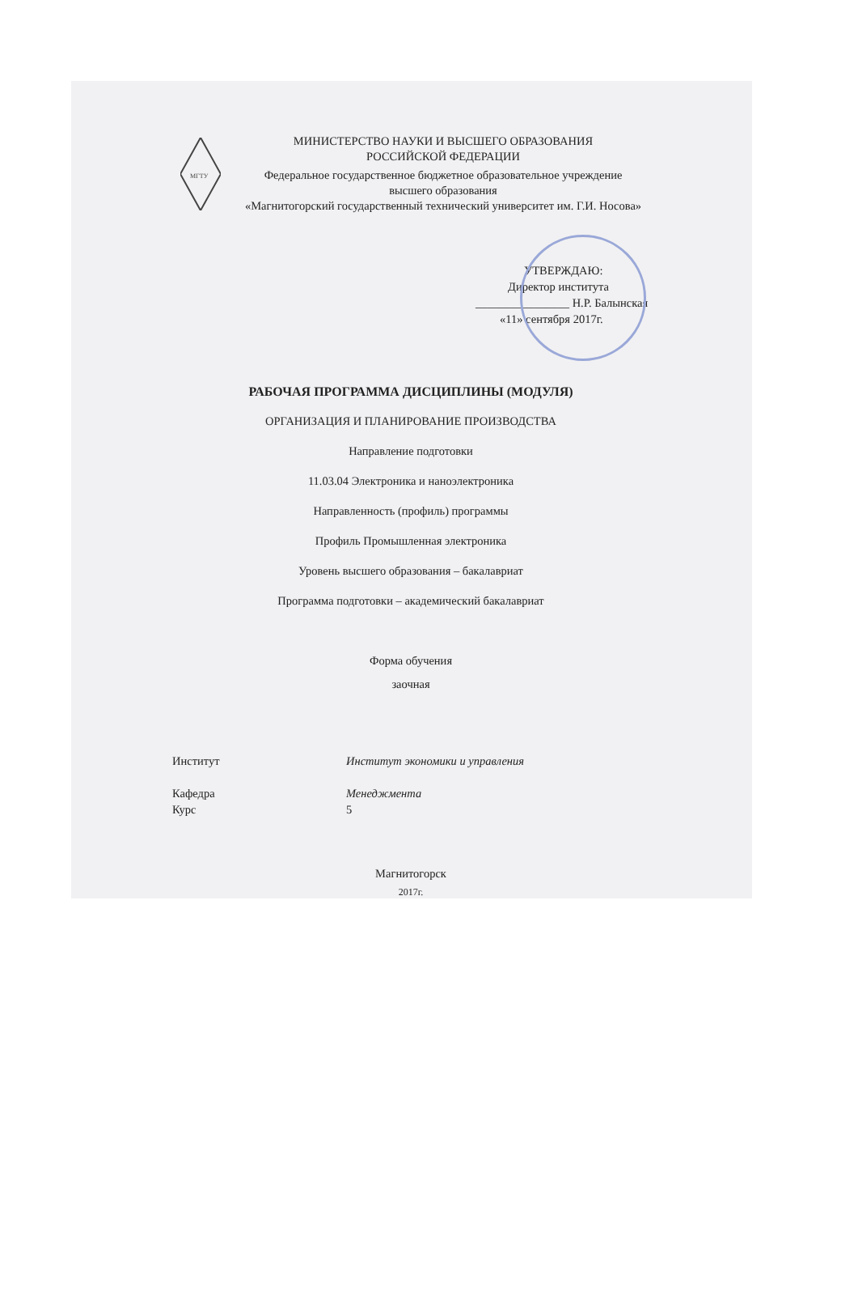МГТУ
МИНИСТЕРСТВО НАУКИ И ВЫСШЕГО ОБРАЗОВАНИЯ
РОССИЙСКОЙ ФЕДЕРАЦИИ
Федеральное государственное бюджетное образовательное учреждение
высшего образования
«Магнитогорский государственный технический университет им. Г.И. Носова»
УТВЕРЖДАЮ:
Директор института
________________ Н.Р. Балынская
«11» сентября 2017г.
РАБОЧАЯ ПРОГРАММА ДИСЦИПЛИНЫ (МОДУЛЯ)
ОРГАНИЗАЦИЯ И ПЛАНИРОВАНИЕ ПРОИЗВОДСТВА
Направление подготовки
11.03.04 Электроника и наноэлектроника
Направленность (профиль) программы
Профиль Промышленная электроника
Уровень высшего образования – бакалавриат
Программа подготовки – академический бакалавриат
Форма обучения
заочная
Институт Институт экономики и управления
Кафедра Менеджмента
Курс 5
Магнитогорск
2017г.